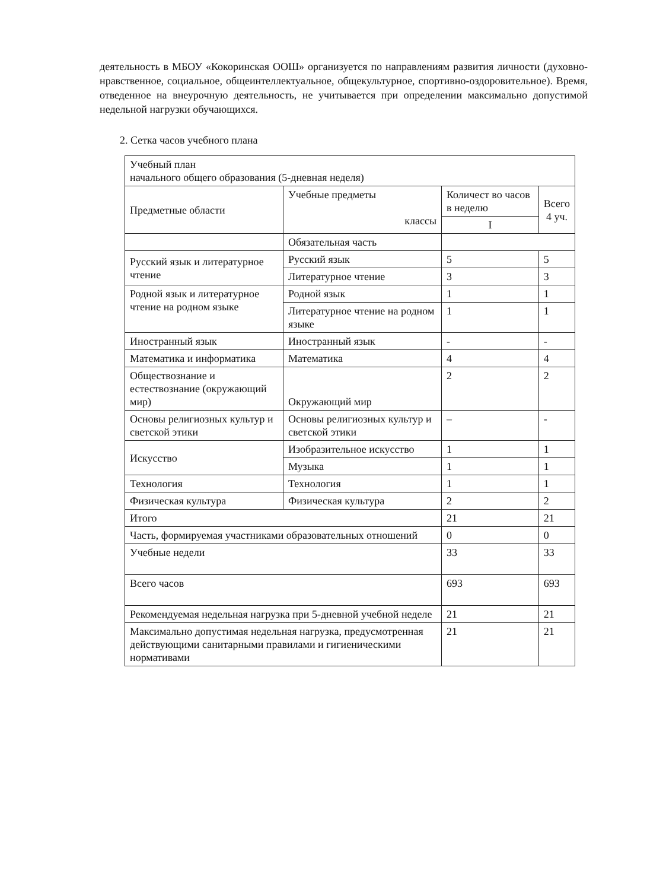деятельность в МБОУ «Кокоринская ООШ» организуется по направлениям развития личности (духовно-нравственное, социальное, общеинтеллектуальное, общекультурное, спортивно-оздоровительное). Время, отведенное на внеурочную деятельность, не учитывается при определении максимально допустимой недельной нагрузки обучающихся.
2. Сетка часов учебного плана
| Учебный план начального общего образования (5-дневная неделя) | | | |
| Предметные области | Учебные предметы классы | Количест во часов в неделю | Всего 4 уч. |
| | | I | |
| | Обязательная часть | | |
| Русский язык и литературное чтение | Русский язык | 5 | 5 |
| | Литературное чтение | 3 | 3 |
| Родной язык и литературное чтение на родном языке | Родной язык | 1 | 1 |
| | Литературное чтение на родном языке | 1 | 1 |
| Иностранный язык | Иностранный язык | - | - |
| Математика и информатика | Математика | 4 | 4 |
| Обществознание и естествознание (окружающий мир) | Окружающий мир | 2 | 2 |
| Основы религиозных культур и светской этики | Основы религиозных культур и светской этики | – | - |
| Искусство | Изобразительное искусство | 1 | 1 |
| | Музыка | 1 | 1 |
| Технология | Технология | 1 | 1 |
| Физическая культура | Физическая культура | 2 | 2 |
| Итого | | 21 | 21 |
| Часть, формируемая участниками образовательных отношений | | 0 | 0 |
| Учебные недели | | 33 | 33 |
| Всего часов | | 693 | 693 |
| Рекомендуемая недельная нагрузка при 5-дневной учебной неделе | | 21 | 21 |
| Максимально допустимая недельная нагрузка, предусмотренная действующими санитарными правилами и гигиеническими нормативами | | 21 | 21 |